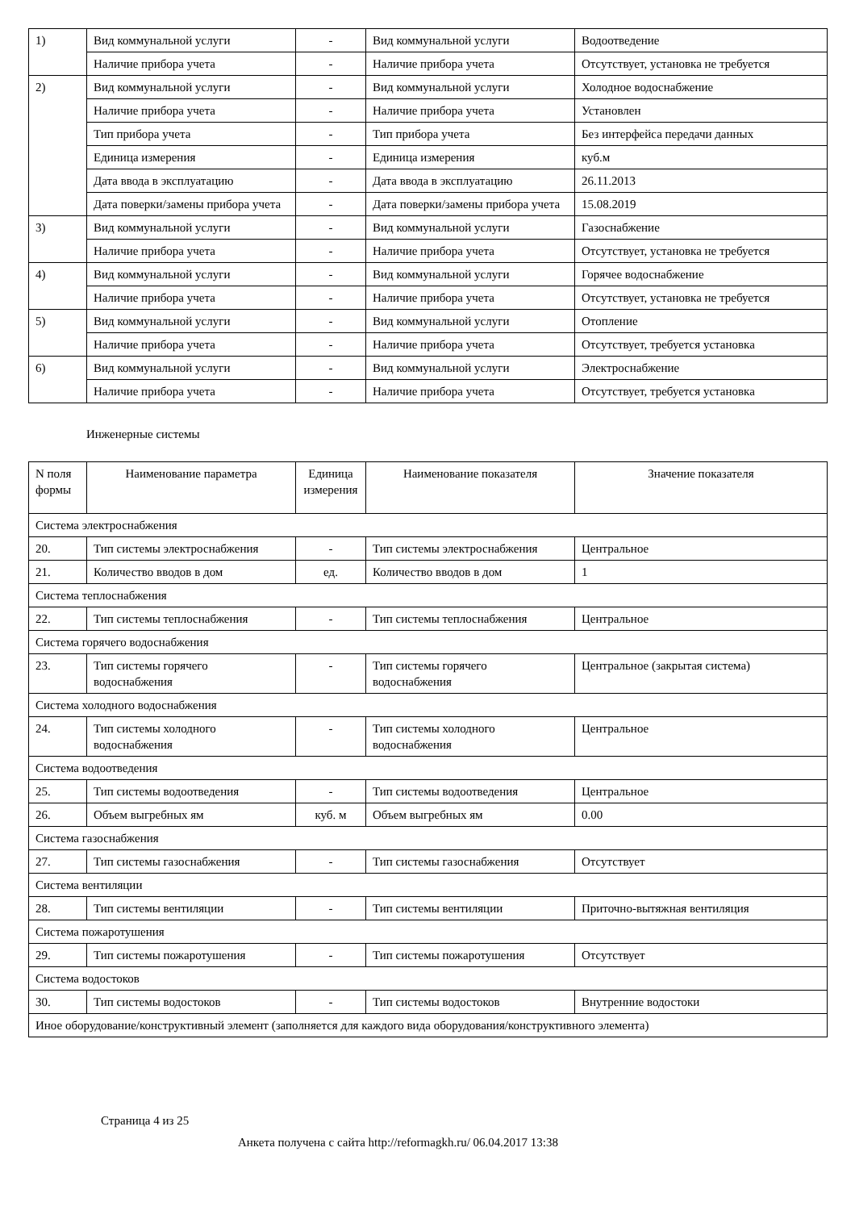| 1) | Вид коммунальной услуги | - | Вид коммунальной услуги | Водоотведение |
| | Наличие прибора учета | - | Наличие прибора учета | Отсутствует, установка не требуется |
| 2) | Вид коммунальной услуги | - | Вид коммунальной услуги | Холодное водоснабжение |
| | Наличие прибора учета | - | Наличие прибора учета | Установлен |
| | Тип прибора учета | - | Тип прибора учета | Без интерфейса передачи данных |
| | Единица измерения | - | Единица измерения | куб.м |
| | Дата ввода в эксплуатацию | - | Дата ввода в эксплуатацию | 26.11.2013 |
| | Дата поверки/замены прибора учета | - | Дата поверки/замены прибора учета | 15.08.2019 |
| 3) | Вид коммунальной услуги | - | Вид коммунальной услуги | Газоснабжение |
| | Наличие прибора учета | - | Наличие прибора учета | Отсутствует, установка не требуется |
| 4) | Вид коммунальной услуги | - | Вид коммунальной услуги | Горячее водоснабжение |
| | Наличие прибора учета | - | Наличие прибора учета | Отсутствует, установка не требуется |
| 5) | Вид коммунальной услуги | - | Вид коммунальной услуги | Отопление |
| | Наличие прибора учета | - | Наличие прибора учета | Отсутствует, требуется установка |
| 6) | Вид коммунальной услуги | - | Вид коммунальной услуги | Электроснабжение |
| | Наличие прибора учета | - | Наличие прибора учета | Отсутствует, требуется установка |
Инженерные системы
| N поля формы | Наименование параметра | Единица измерения | Наименование показателя | Значение показателя |
| --- | --- | --- | --- | --- |
| Система электроснабжения | | | | |
| 20. | Тип системы электроснабжения | - | Тип системы электроснабжения | Центральное |
| 21. | Количество вводов в дом | ед. | Количество вводов в дом | 1 |
| Система теплоснабжения | | | | |
| 22. | Тип системы теплоснабжения | - | Тип системы теплоснабжения | Центральное |
| Система горячего водоснабжения | | | | |
| 23. | Тип системы горячего водоснабжения | - | Тип системы горячего водоснабжения | Центральное (закрытая система) |
| Система холодного водоснабжения | | | | |
| 24. | Тип системы холодного водоснабжения | - | Тип системы холодного водоснабжения | Центральное |
| Система водоотведения | | | | |
| 25. | Тип системы водоотведения | - | Тип системы водоотведения | Центральное |
| 26. | Объем выгребных ям | куб. м | Объем выгребных ям | 0.00 |
| Система газоснабжения | | | | |
| 27. | Тип системы газоснабжения | - | Тип системы газоснабжения | Отсутствует |
| Система вентиляции | | | | |
| 28. | Тип системы вентиляции | - | Тип системы вентиляции | Приточно-вытяжная вентиляция |
| Система пожаротушения | | | | |
| 29. | Тип системы пожаротушения | - | Тип системы пожаротушения | Отсутствует |
| Система водостоков | | | | |
| 30. | Тип системы водостоков | - | Тип системы водостоков | Внутренние водостоки |
| Иное оборудование/конструктивный элемент (заполняется для каждого вида оборудования/конструктивного элемента) | | | | |
Страница 4 из 25
Анкета получена с сайта http://reformagkh.ru/ 06.04.2017 13:38